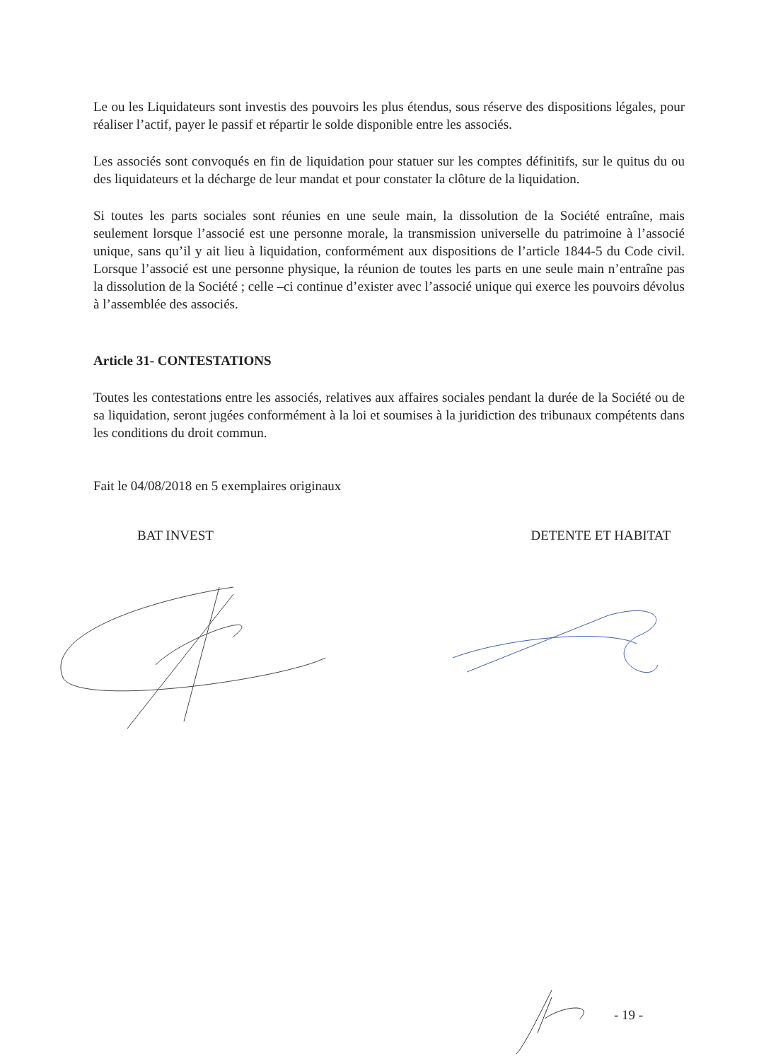Le ou les Liquidateurs sont investis des pouvoirs les plus étendus, sous réserve des dispositions légales, pour réaliser l’actif, payer le passif et répartir le solde disponible entre les associés.
Les associés sont convoqués en fin de liquidation pour statuer sur les comptes définitifs, sur le quitus du ou des liquidateurs et la décharge de leur mandat et pour constater la clôture de la liquidation.
Si toutes les parts sociales sont réunies en une seule main, la dissolution de la Société entraîne, mais seulement lorsque l’associé est une personne morale, la transmission universelle du patrimoine à l’associé unique, sans qu’il y ait lieu à liquidation, conformément aux dispositions de l’article 1844-5 du Code civil. Lorsque l’associé est une personne physique, la réunion de toutes les parts en une seule main n’entraîne pas la dissolution de la Société ; celle –ci continue d’exister avec l’associé unique qui exerce les pouvoirs dévolus à l’assemblée des associés.
Article 31- CONTESTATIONS
Toutes les contestations entre les associés, relatives aux affaires sociales pendant la durée de la Société ou de sa liquidation, seront jugées conformément à la loi et soumises à la juridiction des tribunaux compétents dans les conditions du droit commun.
Fait le 04/08/2018 en 5 exemplaires originaux
BAT INVEST DETENTE ET HABITAT
- 19 -